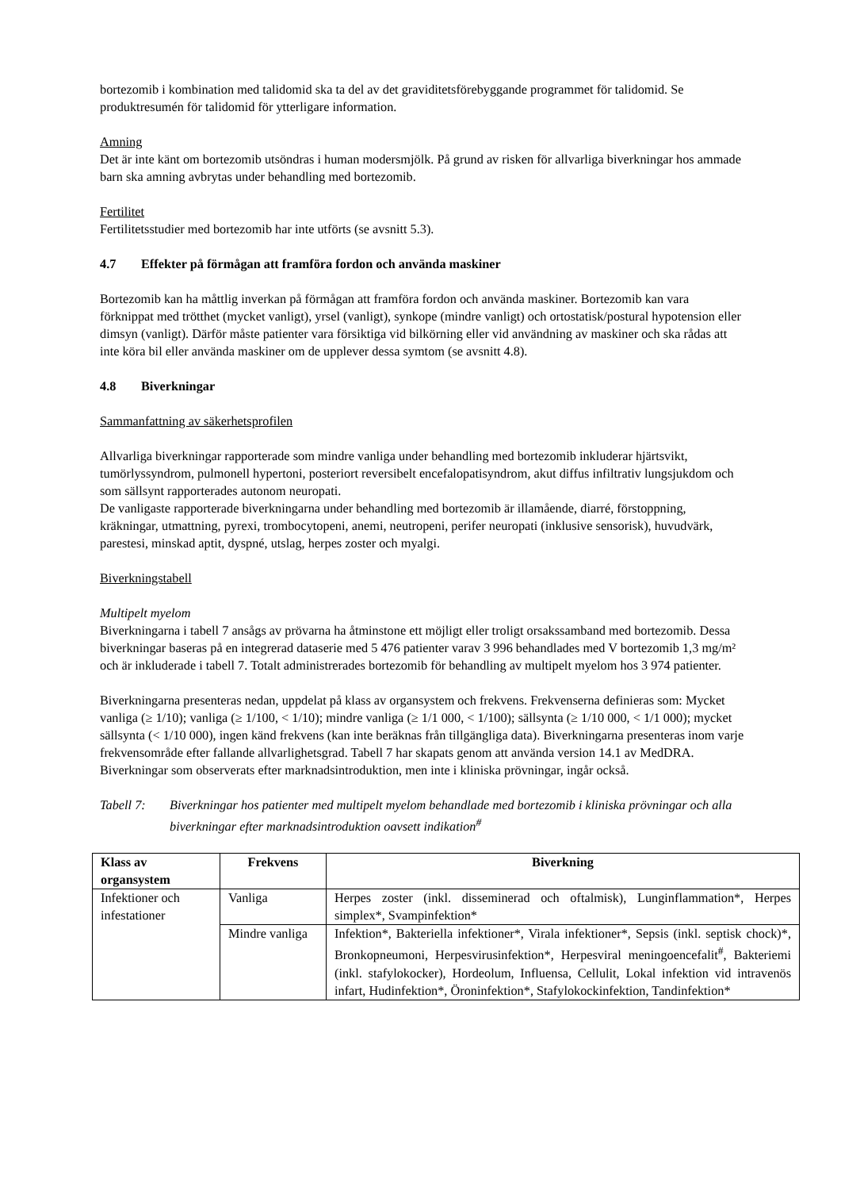bortezomib i kombination med talidomid ska ta del av det graviditetsförebyggande programmet för talidomid. Se produktresumén för talidomid för ytterligare information.
Amning
Det är inte känt om bortezomib utsöndras i human modersmjölk. På grund av risken för allvarliga biverkningar hos ammade barn ska amning avbrytas under behandling med bortezomib.
Fertilitet
Fertilitetsstudier med bortezomib har inte utförts (se avsnitt 5.3).
4.7 Effekter på förmågan att framföra fordon och använda maskiner
Bortezomib kan ha måttlig inverkan på förmågan att framföra fordon och använda maskiner. Bortezomib kan vara förknippat med trötthet (mycket vanligt), yrsel (vanligt), synkope (mindre vanligt) och ortostatisk/postural hypotension eller dimsyn (vanligt). Därför måste patienter vara försiktiga vid bilkörning eller vid användning av maskiner och ska rådas att inte köra bil eller använda maskiner om de upplever dessa symtom (se avsnitt 4.8).
4.8 Biverkningar
Sammanfattning av säkerhetsprofilen
Allvarliga biverkningar rapporterade som mindre vanliga under behandling med bortezomib inkluderar hjärtsvikt, tumörlyssyndrom, pulmonell hypertoni, posteriort reversibelt encefalopatisyndrom, akut diffus infiltrativ lungsjukdom och som sällsynt rapporterades autonom neuropati.
De vanligaste rapporterade biverkningarna under behandling med bortezomib är illamående, diarré, förstoppning, kräkningar, utmattning, pyrexi, trombocytopeni, anemi, neutropeni, perifer neuropati (inklusive sensorisk), huvudvärk, parestesi, minskad aptit, dyspné, utslag, herpes zoster och myalgi.
Biverkningstabell
Multipelt myelom
Biverkningarna i tabell 7 ansågs av prövarna ha åtminstone ett möjligt eller troligt orsakssamband med bortezomib. Dessa biverkningar baseras på en integrerad dataserie med 5 476 patienter varav 3 996 behandlades med V bortezomib 1,3 mg/m² och är inkluderade i tabell 7. Totalt administrerades bortezomib för behandling av multipelt myelom hos 3 974 patienter.
Biverkningarna presenteras nedan, uppdelat på klass av organsystem och frekvens. Frekvenserna definieras som: Mycket vanliga (≥ 1/10); vanliga (≥ 1/100, < 1/10); mindre vanliga (≥ 1/1 000, < 1/100); sällsynta (≥ 1/10 000, < 1/1 000); mycket sällsynta (< 1/10 000), ingen känd frekvens (kan inte beräknas från tillgängliga data). Biverkningarna presenteras inom varje frekvensområde efter fallande allvarlighetsgrad. Tabell 7 har skapats genom att använda version 14.1 av MedDRA. Biverkningar som observerats efter marknadsintroduktion, men inte i kliniska prövningar, ingår också.
Tabell 7: Biverkningar hos patienter med multipelt myelom behandlade med bortezomib i kliniska prövningar och alla biverkningar efter marknadsintroduktion oavsett indikation<sup>#</sup>
| Klass av organsystem | Frekvens | Biverkning |
| --- | --- | --- |
| Infektioner och infestationer | Vanliga | Herpes zoster (inkl. disseminerad och oftalmisk), Lunginflammation*, Herpes simplex*, Svampinfektion* |
| | Mindre vanliga | Infektion*, Bakteriella infektioner*, Virala infektioner*, Sepsis (inkl. septisk chock)*, Bronkopneumoni, Herpesvirusinfektion*, Herpesviral meningoencefalit<sup>#</sup>, Bakteriemi (inkl. stafylokocker), Hordeolum, Influensa, Cellulit, Lokal infektion vid intravenös infart, Hudinfektion*, Öroninfektion*, Stafylokockinfektion, Tandinfektion* |